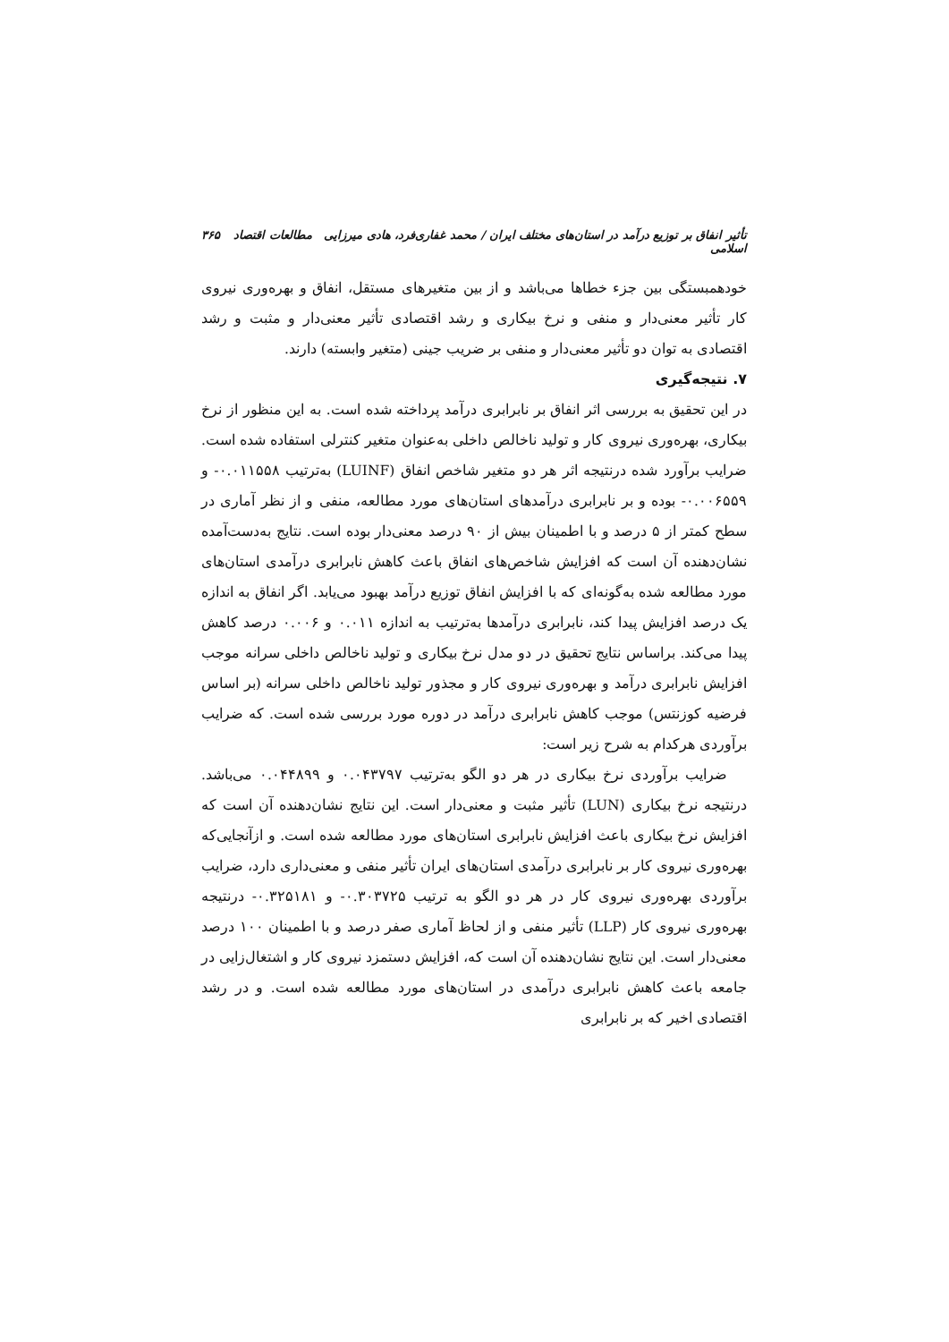تأثیر انفاق بر توزیع درآمد در استان‌های مختلف ایران / محمد غفاری‌فرد، هادی میرزایی مطالعات اقتصاد اسلامی ۳۶۵
خودهمبستگی بین جزء خطاها می‌باشد و از بین متغیرهای مستقل، انفاق و بهره‌وری نیروی کار تأثیر معنی‌دار و منفی و نرخ بیکاری و رشد اقتصادی تأثیر معنی‌دار و مثبت و رشد اقتصادی به توان دو تأثیر معنی‌دار و منفی بر ضریب جینی (متغیر وابسته) دارند.
۷. نتیجه‌گیری
در این تحقیق به بررسی اثر انفاق بر نابرابری درآمد پرداخته شده است. به این منظور از نرخ بیکاری، بهره‌وری نیروی کار و تولید ناخالص داخلی به‌عنوان متغیر کنترلی استفاده شده است. ضرایب برآورد شده درنتیجه اثر هر دو متغیر شاخص انفاق (LUINF) به‌ترتیب ۰.۰۱۱۵۵۸- و ۰.۰۰۶۵۵۹- بوده و بر نابرابری درآمدهای استان‌های مورد مطالعه، منفی و از نظر آماری در سطح کمتر از ۵ درصد و با اطمینان بیش از ۹۰ درصد معنی‌دار بوده است. نتایج به‌دست‌آمده نشان‌دهنده آن است که افزایش شاخص‌های انفاق باعث کاهش نابرابری درآمدی استان‌های مورد مطالعه شده به‌گونه‌ای که با افزایش انفاق توزیع درآمد بهبود می‌یابد. اگر انفاق به اندازه یک درصد افزایش پیدا کند، نابرابری درآمدها به‌ترتیب به اندازه ۰.۰۱۱ و ۰.۰۰۶ درصد کاهش پیدا می‌کند. براساس نتایج تحقیق در دو مدل نرخ بیکاری و تولید ناخالص داخلی سرانه موجب افزایش نابرابری درآمد و بهره‌وری نیروی کار و مجذور تولید ناخالص داخلی سرانه (بر اساس فرضیه کوزنتس) موجب کاهش نابرابری درآمد در دوره مورد بررسی شده است. که ضرایب برآوردی هرکدام به شرح زیر است:
ضرایب برآوردی نرخ بیکاری در هر دو الگو به‌ترتیب ۰.۰۴۳۷۹۷ و ۰.۰۴۴۸۹۹ می‌باشد. درنتیجه نرخ بیکاری (LUN) تأثیر مثبت و معنی‌دار است. این نتایج نشان‌دهنده آن است که افزایش نرخ بیکاری باعث افزایش نابرابری استان‌های مورد مطالعه شده است. و ازآنجایی‌که بهره‌وری نیروی کار بر نابرابری درآمدی استان‌های ایران تأثیر منفی و معنی‌داری دارد، ضرایب برآوردی بهره‌وری نیروی کار در هر دو الگو به ترتیب ۰.۳۰۳۷۲۵- و ۰.۳۲۵۱۸۱- درنتیجه بهره‌وری نیروی کار (LLP) تأثیر منفی و از لحاظ آماری صفر درصد و با اطمینان ۱۰۰ درصد معنی‌دار است. این نتایج نشان‌دهنده آن است که، افزایش دستمزد نیروی کار و اشتغال‌زایی در جامعه باعث کاهش نابرابری درآمدی در استان‌های مورد مطالعه شده است. و در رشد اقتصادی اخیر که بر نابرابری